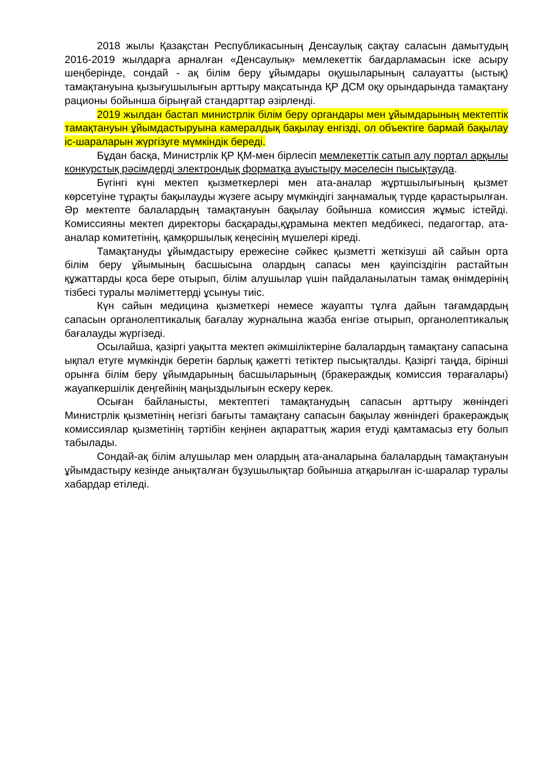2018 жылы Қазақстан Республикасының Денсаулық сақтау саласын дамытудың 2016-2019 жылдарға арналған «Денсаулық» мемлекеттік бағдарламасын іске асыру шеңберінде, сондай - ақ білім беру ұйымдары оқушыларының салауатты (ыстық) тамақтануына қызығушылығын арттыру мақсатында ҚР ДСМ оқу орындарында тамақтану рационы бойынша бірыңғай стандарттар әзірленді.
2019 жылдан бастап министрлік білім беру органдары мен ұйымдарының мектептік тамақтануын ұйымдастыруына камералдық бақылау енгізді, ол объектіге бармай бақылау іс-шараларын жүргізуге мүмкіндік береді.
Бұдан басқа, Министрлік ҚР ҚМ-мен бірлесіп мемлекеттік сатып алу портал арқылы конкурстық рәсімдерді электрондық форматқа ауыстыру мәселесін пысықтауда.
Бүгінгі күні мектеп қызметкерлері мен ата-аналар жұртшылығының қызмет көрсетуіне тұрақты бақылауды жүзеге асыру мүмкіндігі заңнамалық түрде қарастырылған. Әр мектепте балалардың тамақтануын бақылау бойынша комиссия жұмыс істейді. Комиссияны мектеп директоры басқарады,құрамына мектеп медбикесі, педагогтар, ата-аналар комитетінің, қамқоршылық кеңесінің мүшелері кіреді.
Тамақтануды ұйымдастыру ережесіне сәйкес қызметті жеткізуші ай сайын орта білім беру ұйымының басшысына олардың сапасы мен қауіпсіздігін растайтын құжаттарды қоса бере отырып, білім алушылар үшін пайдаланылатын тамақ өнімдерінің тізбесі туралы мәліметтерді ұсынуы тиіс.
Күн сайын медицина қызметкері немесе жауапты тұлға дайын тағамдардың сапасын органолептикалық бағалау журналына жазба енгізе отырып, органолептикалық бағалауды жүргізеді.
Осылайша, қазіргі уақытта мектеп әкімшіліктеріне балалардың тамақтану сапасына ықпал етуге мүмкіндік беретін барлық қажетті тетіктер пысықталды. Қазіргі таңда, бірінші орынға білім беру ұйымдарының басшыларының (бракераждық комиссия төрағалары) жауапкершілік деңгейінің маңыздылығын ескеру керек.
Осыған байланысты, мектептегі тамақтанудың сапасын арттыру жөніндегі Министрлік қызметінің негізгі бағыты тамақтану сапасын бақылау жөніндегі бракераждық комиссиялар қызметінің тәртібін кеңінен ақпараттық жария етуді қамтамасыз ету болып табылады.
Сондай-ақ білім алушылар мен олардың ата-аналарына балалардың тамақтануын ұйымдастыру кезінде анықталған бұзушылықтар бойынша атқарылған іс-шаралар туралы хабардар етіледі.